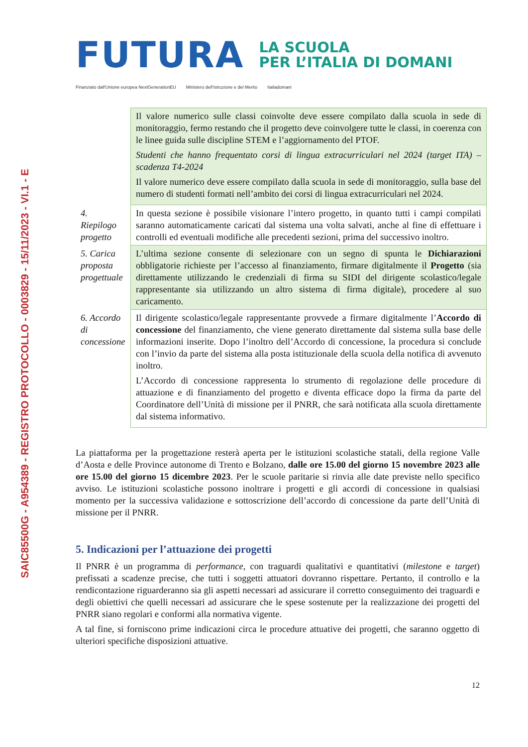SAIC85500G - A954389 - REGISTRO PROTOCOLLO - 0003829 - 15/11/2023 - VI.1 - E
FUTURA
LA SCUOLA
PER L’ITALIA DI DOMANI
Finanziato dall'Unione europea NextGenerationEU Ministero dell'Istruzione e del Merito Italiadomani
| | Il valore numerico sulle classi coinvolte deve essere compilato dalla scuola in sede di monitoraggio, fermo restando che il progetto deve coinvolgere tutte le classi, in coerenza con le linee guida sulle discipline STEM e l’aggiornamento del PTOF. Studenti che hanno frequentato corsi di lingua extracurriculari nel 2024 (target ITA) – scadenza T4-2024 Il valore numerico deve essere compilato dalla scuola in sede di monitoraggio, sulla base del numero di studenti formati nell’ambito dei corsi di lingua extracurriculari nel 2024. |
| 4. Riepilogo progetto | In questa sezione è possibile visionare l’intero progetto, in quanto tutti i campi compilati saranno automaticamente caricati dal sistema una volta salvati, anche al fine di effettuare i controlli ed eventuali modifiche alle precedenti sezioni, prima del successivo inoltro. |
| 5. Carica proposta progettuale | L’ultima sezione consente di selezionare con un segno di spunta le Dichiarazioni obbligatorie richieste per l’accesso al finanziamento, firmare digitalmente il Progetto (sia direttamente utilizzando le credenziali di firma su SIDI del dirigente scolastico/legale rappresentante sia utilizzando un altro sistema di firma digitale), procedere al suo caricamento. |
| 6. Accordo di concessione | Il dirigente scolastico/legale rappresentante provvede a firmare digitalmente l’ Accordo di concessione del finanziamento, che viene generato direttamente dal sistema sulla base delle informazioni inserite. Dopo l’inoltro dell’Accordo di concessione, la procedura si conclude con l’invio da parte del sistema alla posta istituzionale della scuola della notifica di avvenuto inoltro. L’Accordo di concessione rappresenta lo strumento di regolazione delle procedure di attuazione e di finanziamento del progetto e diventa efficace dopo la firma da parte del Coordinatore dell’Unità di missione per il PNRR, che sarà notificata alla scuola direttamente dal sistema informativo. |
La piattaforma per la progettazione resterà aperta per le istituzioni scolastiche statali, della regione Valle d’Aosta e delle Province autonome di Trento e Bolzano, dalle ore 15.00 del giorno 15 novembre 2023 alle ore 15.00 del giorno 15 dicembre 2023. Per le scuole paritarie si rinvia alle date previste nello specifico avviso. Le istituzioni scolastiche possono inoltrare i progetti e gli accordi di concessione in qualsiasi momento per la successiva validazione e sottoscrizione dell’accordo di concessione da parte dell’Unità di missione per il PNRR.
5. Indicazioni per l’attuazione dei progetti
Il PNRR è un programma di performance, con traguardi qualitativi e quantitativi (milestone e target) prefissati a scadenze precise, che tutti i soggetti attuatori dovranno rispettare. Pertanto, il controllo e la rendicontazione riguarderanno sia gli aspetti necessari ad assicurare il corretto conseguimento dei traguardi e degli obiettivi che quelli necessari ad assicurare che le spese sostenute per la realizzazione dei progetti del PNRR siano regolari e conformi alla normativa vigente.
A tal fine, si forniscono prime indicazioni circa le procedure attuative dei progetti, che saranno oggetto di ulteriori specifiche disposizioni attuative.
12